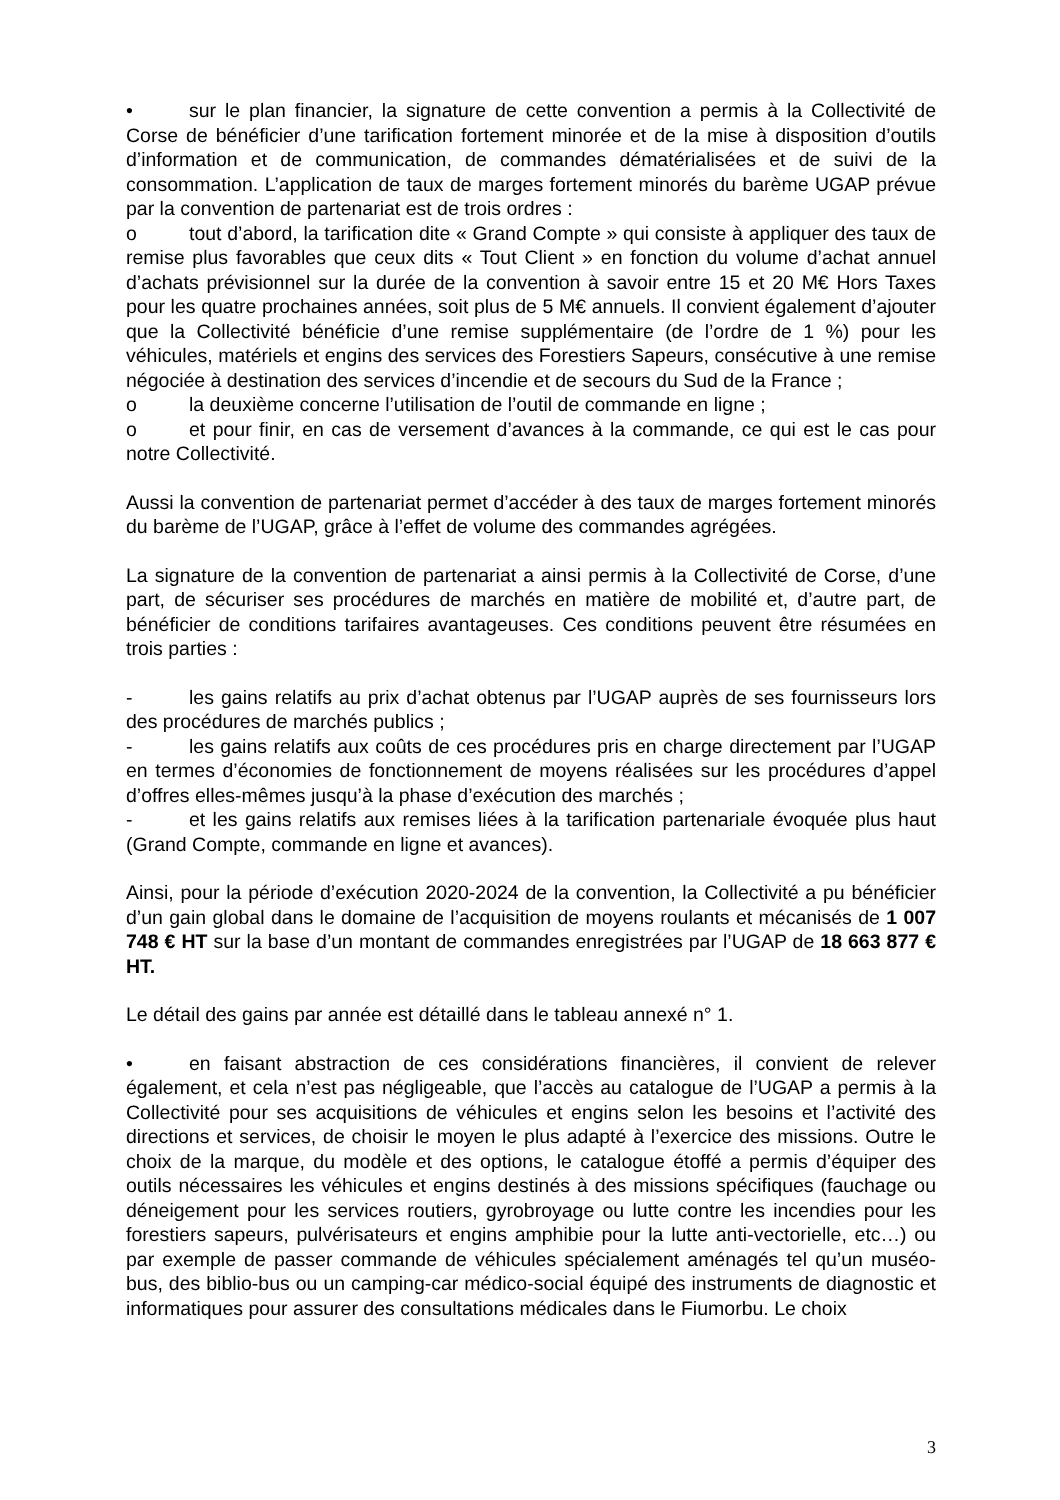• sur le plan financier, la signature de cette convention a permis à la Collectivité de Corse de bénéficier d’une tarification fortement minorée et de la mise à disposition d’outils d’information et de communication, de commandes dématérialisées et de suivi de la consommation. L’application de taux de marges fortement minorés du barème UGAP prévue par la convention de partenariat est de trois ordres :
o tout d’abord, la tarification dite « Grand Compte » qui consiste à appliquer des taux de remise plus favorables que ceux dits « Tout Client » en fonction du volume d’achat annuel d’achats prévisionnel sur la durée de la convention à savoir entre 15 et 20 M€ Hors Taxes pour les quatre prochaines années, soit plus de 5 M€ annuels. Il convient également d’ajouter que la Collectivité bénéficie d’une remise supplémentaire (de l’ordre de 1 %) pour les véhicules, matériels et engins des services des Forestiers Sapeurs, consécutive à une remise négociée à destination des services d’incendie et de secours du Sud de la France ;
o la deuxième concerne l’utilisation de l’outil de commande en ligne ;
o et pour finir, en cas de versement d’avances à la commande, ce qui est le cas pour notre Collectivité.
Aussi la convention de partenariat permet d’accéder à des taux de marges fortement minorés du barème de l’UGAP, grâce à l’effet de volume des commandes agrégées.
La signature de la convention de partenariat a ainsi permis à la Collectivité de Corse, d’une part, de sécuriser ses procédures de marchés en matière de mobilité et, d’autre part, de bénéficier de conditions tarifaires avantageuses. Ces conditions peuvent être résumées en trois parties :
- les gains relatifs au prix d’achat obtenus par l’UGAP auprès de ses fournisseurs lors des procédures de marchés publics ;
- les gains relatifs aux coûts de ces procédures pris en charge directement par l’UGAP en termes d’économies de fonctionnement de moyens réalisées sur les procédures d’appel d’offres elles-mêmes jusqu’à la phase d’exécution des marchés ;
- et les gains relatifs aux remises liées à la tarification partenariale évoquée plus haut (Grand Compte, commande en ligne et avances).
Ainsi, pour la période d’exécution 2020-2024 de la convention, la Collectivité a pu bénéficier d’un gain global dans le domaine de l’acquisition de moyens roulants et mécanisés de 1 007 748 € HT sur la base d’un montant de commandes enregistrées par l’UGAP de 18 663 877 € HT.
Le détail des gains par année est détaillé dans le tableau annexé n° 1.
• en faisant abstraction de ces considérations financières, il convient de relever également, et cela n’est pas négligeable, que l’accès au catalogue de l’UGAP a permis à la Collectivité pour ses acquisitions de véhicules et engins selon les besoins et l’activité des directions et services, de choisir le moyen le plus adapté à l’exercice des missions. Outre le choix de la marque, du modèle et des options, le catalogue étoffé a permis d’équiper des outils nécessaires les véhicules et engins destinés à des missions spécifiques (fauchage ou déneigement pour les services routiers, gyrobroyage ou lutte contre les incendies pour les forestiers sapeurs, pulvérisateurs et engins amphibie pour la lutte anti-vectorielle, etc…) ou par exemple de passer commande de véhicules spécialement aménagés tel qu’un muséo-bus, des biblio-bus ou un camping-car médico-social équipé des instruments de diagnostic et informatiques pour assurer des consultations médicales dans le Fiumorbu. Le choix
3